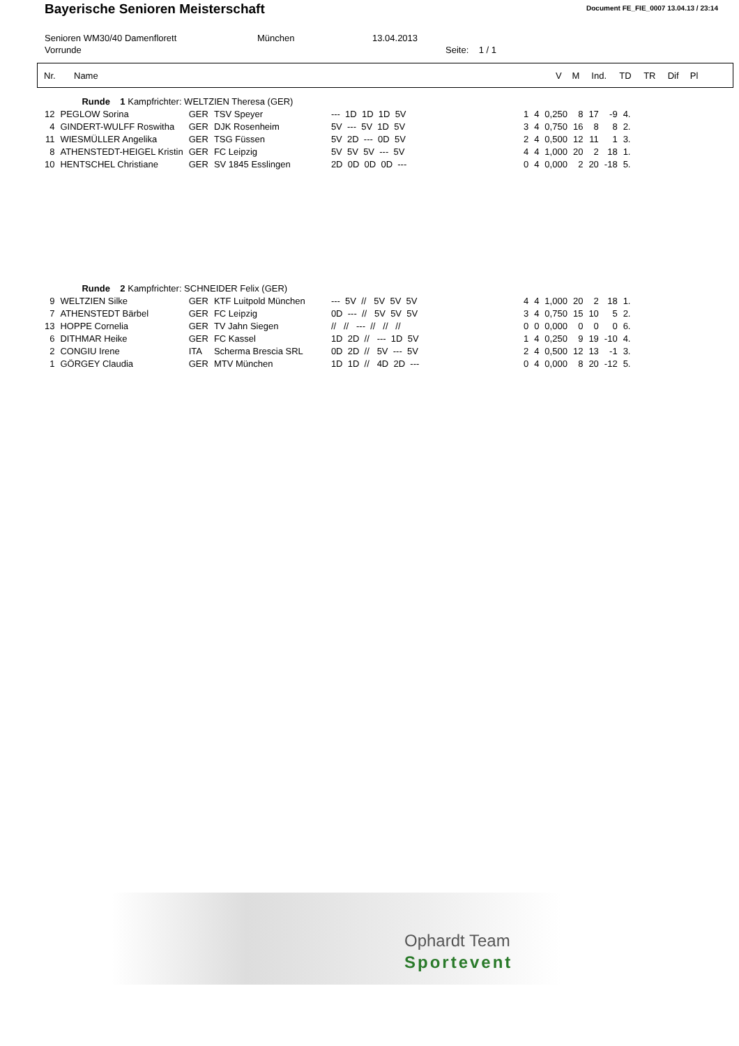Bayerische Senioren Meisterschaft
Document FE_FIE_0007 13.04.13 / 23:14
Senioren WM30/40 Damenflorett München 13.04.2013
Vorrunde Seite: 1 / 1
| Nr. | Name | V | M | Ind. | TD | TR | Dif | Pl |
| --- | --- | --- | --- | --- | --- | --- | --- | --- |
| | Runde 1 Kampfrichter: WELTZIEN Theresa (GER) | | | | | | | | | | | |
| 12 | PEGLOW Sorina | GER | TSV Speyer | --- 1D 1D 1D 5V | | 1 | 4 | 0,250 | 8 | 17 | -9 | 4. |
| 4 | GINDERT-WULFF Roswitha | GER | DJK Rosenheim | 5V --- 5V 1D 5V | | 3 | 4 | 0,750 | 16 | 8 | 8 | 2. |
| 11 | WIESMÜLLER Angelika | GER | TSG Füssen | 5V 2D --- 0D 5V | | 2 | 4 | 0,500 | 12 | 11 | 1 | 3. |
| 8 | ATHENSTEDT-HEIGEL Kristin | GER | FC Leipzig | 5V 5V 5V --- 5V | | 4 | 4 | 1,000 | 20 | 2 | 18 | 1. |
| 10 | HENTSCHEL Christiane | GER | SV 1845 Esslingen | 2D 0D 0D 0D --- | | 0 | 4 | 0,000 | 2 | 20 | -18 | 5. |
| | Runde 2 Kampfrichter: SCHNEIDER Felix (GER) | | | | | | | | | | | |
| 9 | WELTZIEN Silke | GER | KTF Luitpold München | --- 5V // 5V 5V 5V | | 4 | 4 | 1,000 | 20 | 2 | 18 | 1. |
| 7 | ATHENSTEDT Bärbel | GER | FC Leipzig | 0D --- // 5V 5V 5V | | 3 | 4 | 0,750 | 15 | 10 | 5 | 2. |
| 13 | HOPPE Cornelia | GER | TV Jahn Siegen | // // --- // // // | | 0 | 0 | 0,000 | 0 | 0 | 0 | 6. |
| 6 | DITHMAR Heike | GER | FC Kassel | 1D 2D // --- 1D 5V | | 1 | 4 | 0,250 | 9 | 19 | -10 | 4. |
| 2 | CONGIU Irene | ITA | Scherma Brescia SRL | 0D 2D // 5V --- 5V | | 2 | 4 | 0,500 | 12 | 13 | -1 | 3. |
| 1 | GÖRGEY Claudia | GER | MTV München | 1D 1D // 4D 2D --- | | 0 | 4 | 0,000 | 8 | 20 | -12 | 5. |
Ophardt Team
Sportevent